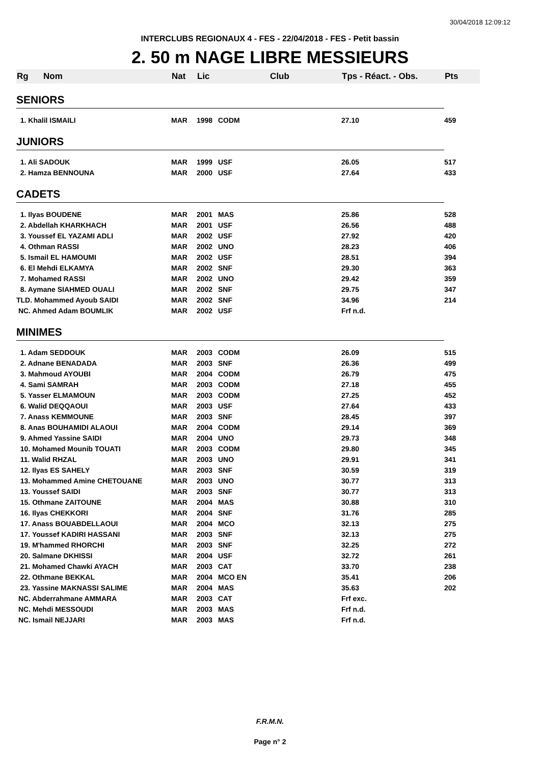30/04/2018 12:09:12
INTERCLUBS REGIONAUX 4 - FES - 22/04/2018 - FES - Petit bassin
2. 50 m NAGE LIBRE MESSIEURS
| Rg | Nom | Nat | Lic | Club | Tps - Réact. - Obs. | Pts |
| --- | --- | --- | --- | --- | --- | --- |
| SENIORS | | | | | | |
| 1. Khalil ISMAILI | | MAR | 1998 | CODM | 27.10 | 459 |
| JUNIORS | | | | | | |
| 1. Ali SADOUK | | MAR | 1999 | USF | 26.05 | 517 |
| 2. Hamza BENNOUNA | | MAR | 2000 | USF | 27.64 | 433 |
| CADETS | | | | | | |
| 1. Ilyas BOUDENE | | MAR | 2001 | MAS | 25.86 | 528 |
| 2. Abdellah KHARKHACH | | MAR | 2001 | USF | 26.56 | 488 |
| 3. Youssef EL YAZAMI ADLI | | MAR | 2002 | USF | 27.92 | 420 |
| 4. Othman RASSI | | MAR | 2002 | UNO | 28.23 | 406 |
| 5. Ismail EL HAMOUMI | | MAR | 2002 | USF | 28.51 | 394 |
| 6. El Mehdi ELKAMYA | | MAR | 2002 | SNF | 29.30 | 363 |
| 7. Mohamed RASSI | | MAR | 2002 | UNO | 29.42 | 359 |
| 8. Aymane SIAHMED OUALI | | MAR | 2002 | SNF | 29.75 | 347 |
| TLD. Mohammed Ayoub SAIDI | | MAR | 2002 | SNF | 34.96 | 214 |
| NC. Ahmed Adam BOUMLIK | | MAR | 2002 | USF | Frf n.d. | |
| MINIMES | | | | | | |
| 1. Adam SEDDOUK | | MAR | 2003 | CODM | 26.09 | 515 |
| 2. Adnane BENADADA | | MAR | 2003 | SNF | 26.36 | 499 |
| 3. Mahmoud AYOUBI | | MAR | 2004 | CODM | 26.79 | 475 |
| 4. Sami SAMRAH | | MAR | 2003 | CODM | 27.18 | 455 |
| 5. Yasser ELMAMOUN | | MAR | 2003 | CODM | 27.25 | 452 |
| 6. Walid DEQQAOUI | | MAR | 2003 | USF | 27.64 | 433 |
| 7. Anass KEMMOUNE | | MAR | 2003 | SNF | 28.45 | 397 |
| 8. Anas BOUHAMIDI ALAOUI | | MAR | 2004 | CODM | 29.14 | 369 |
| 9. Ahmed Yassine SAIDI | | MAR | 2004 | UNO | 29.73 | 348 |
| 10. Mohamed Mounib TOUATI | | MAR | 2003 | CODM | 29.80 | 345 |
| 11. Walid RHZAL | | MAR | 2003 | UNO | 29.91 | 341 |
| 12. Ilyas ES SAHELY | | MAR | 2003 | SNF | 30.59 | 319 |
| 13. Mohammed Amine CHETOUANE | | MAR | 2003 | UNO | 30.77 | 313 |
| 13. Youssef SAIDI | | MAR | 2003 | SNF | 30.77 | 313 |
| 15. Othmane ZAITOUNE | | MAR | 2004 | MAS | 30.88 | 310 |
| 16. Ilyas CHEKKORI | | MAR | 2004 | SNF | 31.76 | 285 |
| 17. Anass BOUABDELLAOUI | | MAR | 2004 | MCO | 32.13 | 275 |
| 17. Youssef KADIRI HASSANI | | MAR | 2003 | SNF | 32.13 | 275 |
| 19. M'hammed RHORCHI | | MAR | 2003 | SNF | 32.25 | 272 |
| 20. Salmane DKHISSI | | MAR | 2004 | USF | 32.72 | 261 |
| 21. Mohamed Chawki AYACH | | MAR | 2003 | CAT | 33.70 | 238 |
| 22. Othmane BEKKAL | | MAR | 2004 | MCO EN | 35.41 | 206 |
| 23. Yassine MAKNASSI SALIME | | MAR | 2004 | MAS | 35.63 | 202 |
| NC. Abderrahmane AMMARA | | MAR | 2003 | CAT | Frf exc. | |
| NC. Mehdi MESSOUDI | | MAR | 2003 | MAS | Frf n.d. | |
| NC. Ismail NEJJARI | | MAR | 2003 | MAS | Frf n.d. | |
F.R.M.N.
Page n° 2